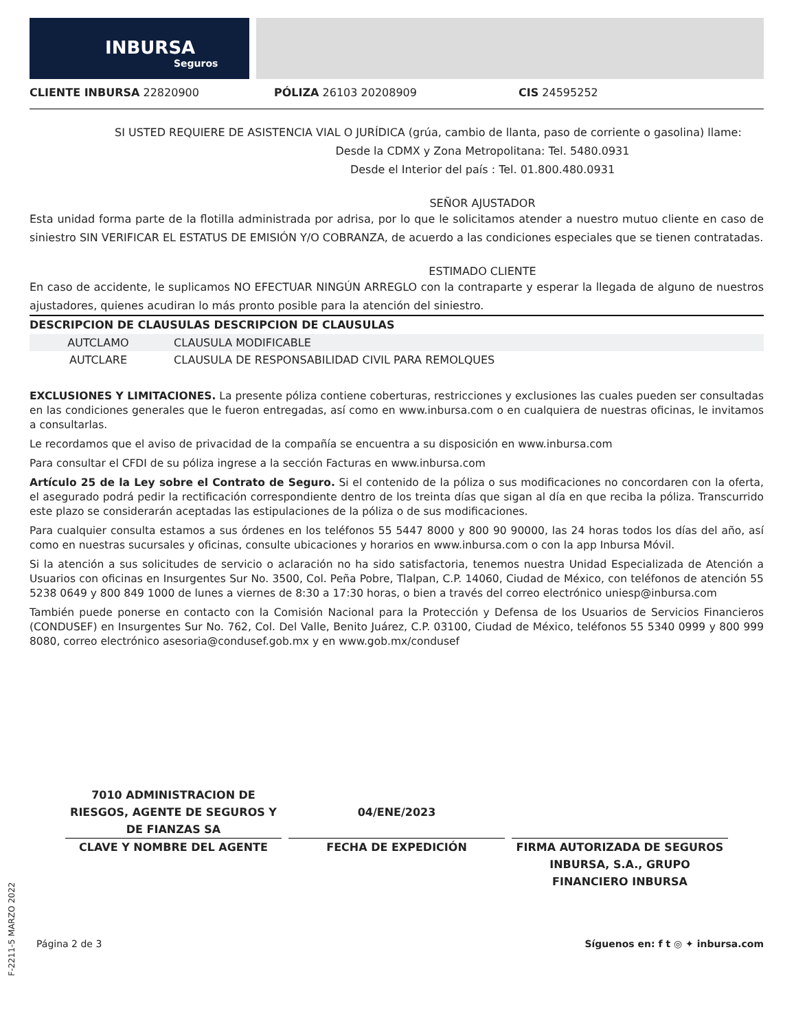INBURSA
Seguros
CLIENTE INBURSA 22820900 PÓLIZA 26103 20208909 CIS 24595252
SI USTED REQUIERE DE ASISTENCIA VIAL O JURÍDICA (grúa, cambio de llanta, paso de corriente o gasolina) llame:
Desde la CDMX y Zona Metropolitana: Tel. 5480.0931
Desde el Interior del país : Tel. 01.800.480.0931
SEÑOR AJUSTADOR
Esta unidad forma parte de la flotilla administrada por adrisa, por lo que le solicitamos atender a nuestro mutuo cliente en caso de siniestro SIN VERIFICAR EL ESTATUS DE EMISIÓN Y/O COBRANZA, de acuerdo a las condiciones especiales que se tienen contratadas.
ESTIMADO CLIENTE
En caso de accidente, le suplicamos NO EFECTUAR NINGÚN ARREGLO con la contraparte y esperar la llegada de alguno de nuestros ajustadores, quienes acudiran lo más pronto posible para la atención del siniestro.
DESCRIPCION DE CLAUSULAS DESCRIPCION DE CLAUSULAS
| AUTCLAMO | CLAUSULA MODIFICABLE |
| AUTCLARE | CLAUSULA DE RESPONSABILIDAD CIVIL PARA REMOLQUES |
EXCLUSIONES Y LIMITACIONES. La presente póliza contiene coberturas, restricciones y exclusiones las cuales pueden ser consultadas en las condiciones generales que le fueron entregadas, así como en www.inbursa.com o en cualquiera de nuestras oficinas, le invitamos a consultarlas.
Le recordamos que el aviso de privacidad de la compañía se encuentra a su disposición en www.inbursa.com
Para consultar el CFDI de su póliza ingrese a la sección Facturas en www.inbursa.com
Artículo 25 de la Ley sobre el Contrato de Seguro. Si el contenido de la póliza o sus modificaciones no concordaren con la oferta, el asegurado podrá pedir la rectificación correspondiente dentro de los treinta días que sigan al día en que reciba la póliza. Transcurrido este plazo se considerarán aceptadas las estipulaciones de la póliza o de sus modificaciones.
Para cualquier consulta estamos a sus órdenes en los teléfonos 55 5447 8000 y 800 90 90000, las 24 horas todos los días del año, así como en nuestras sucursales y oficinas, consulte ubicaciones y horarios en www.inbursa.com o con la app Inbursa Móvil.
Si la atención a sus solicitudes de servicio o aclaración no ha sido satisfactoria, tenemos nuestra Unidad Especializada de Atención a Usuarios con oficinas en Insurgentes Sur No. 3500, Col. Peña Pobre, Tlalpan, C.P. 14060, Ciudad de México, con teléfonos de atención 55 5238 0649 y 800 849 1000 de lunes a viernes de 8:30 a 17:30 horas, o bien a través del correo electrónico uniesp@inbursa.com
También puede ponerse en contacto con la Comisión Nacional para la Protección y Defensa de los Usuarios de Servicios Financieros (CONDUSEF) en Insurgentes Sur No. 762, Col. Del Valle, Benito Juárez, C.P. 03100, Ciudad de México, teléfonos 55 5340 0999 y 800 999 8080, correo electrónico asesoria@condusef.gob.mx y en www.gob.mx/condusef
7010 ADMINISTRACION DE RIESGOS, AGENTE DE SEGUROS Y DE FIANZAS SA
CLAVE Y NOMBRE DEL AGENTE
04/ENE/2023
FECHA DE EXPEDICIÓN
FIRMA AUTORIZADA DE SEGUROS INBURSA, S.A., GRUPO FINANCIERO INBURSA
Página 2 de 3 Síguenos en: f t ◎ ✦ inbursa.com
F-2211-5 MARZO 2022